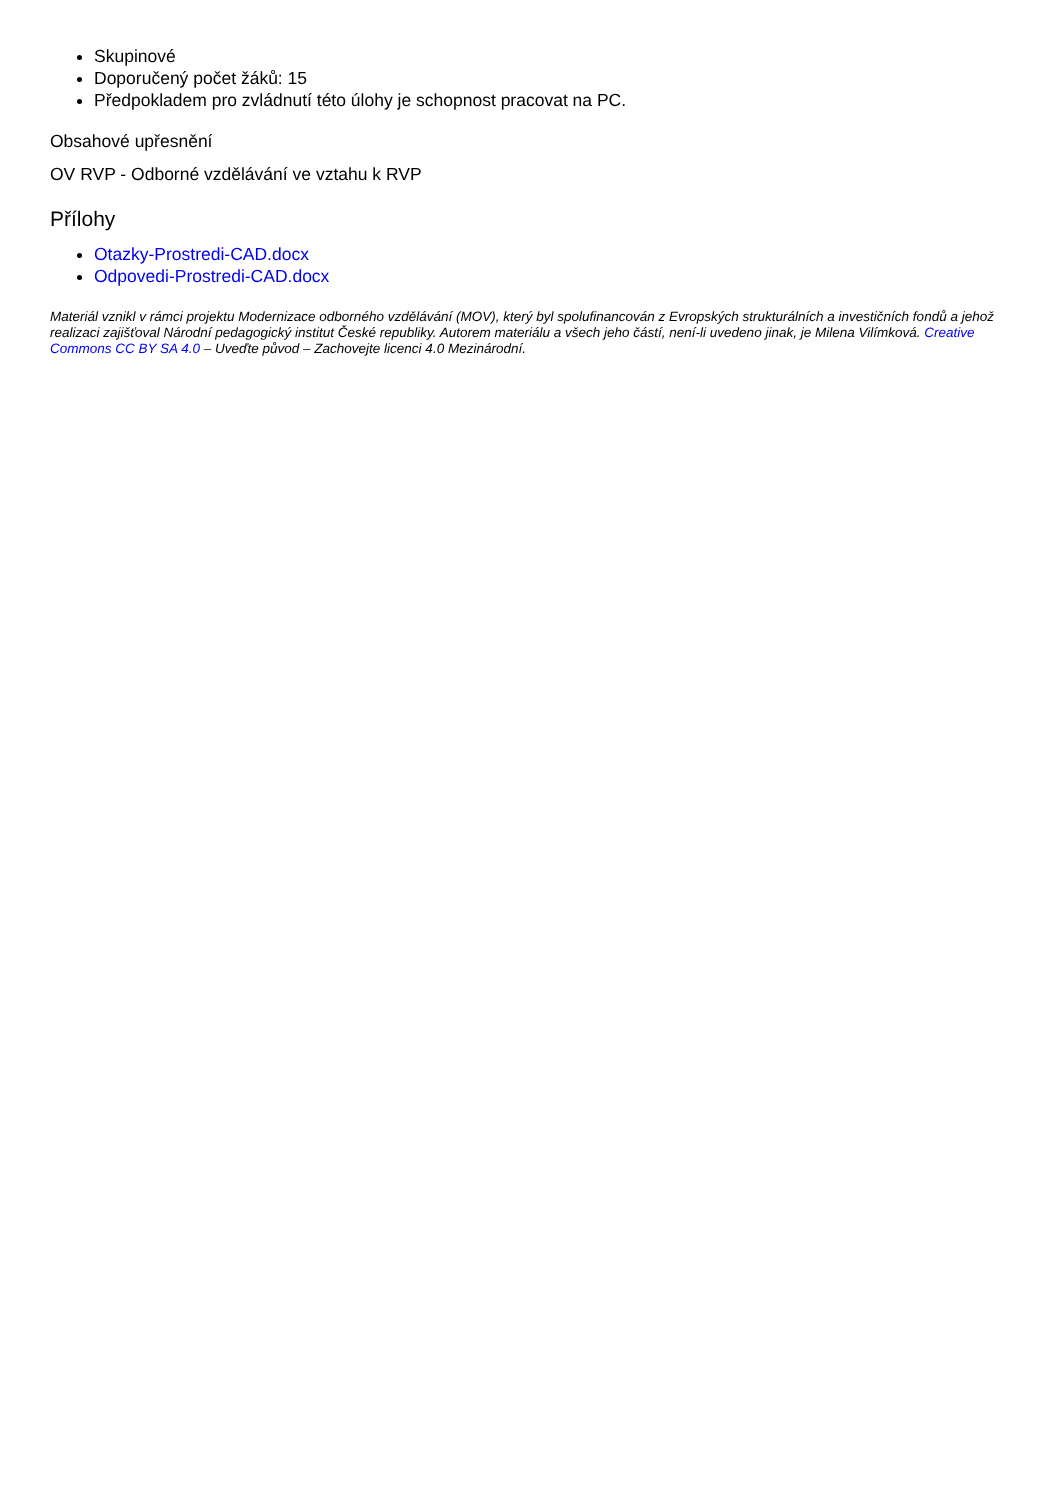Skupinové
Doporučený počet žáků: 15
Předpokladem pro zvládnutí této úlohy je schopnost pracovat na PC.
Obsahové upřesnění
OV RVP - Odborné vzdělávání ve vztahu k RVP
Přílohy
Otazky-Prostredi-CAD.docx
Odpovedi-Prostredi-CAD.docx
Materiál vznikl v rámci projektu Modernizace odborného vzdělávání (MOV), který byl spolufinancován z Evropských strukturálních a investičních fondů a jehož realizaci zajišťoval Národní pedagogický institut České republiky. Autorem materiálu a všech jeho částí, není-li uvedeno jinak, je Milena Vilímková. Creative Commons CC BY SA 4.0 – Uveďte původ – Zachovejte licenci 4.0 Mezinárodní.